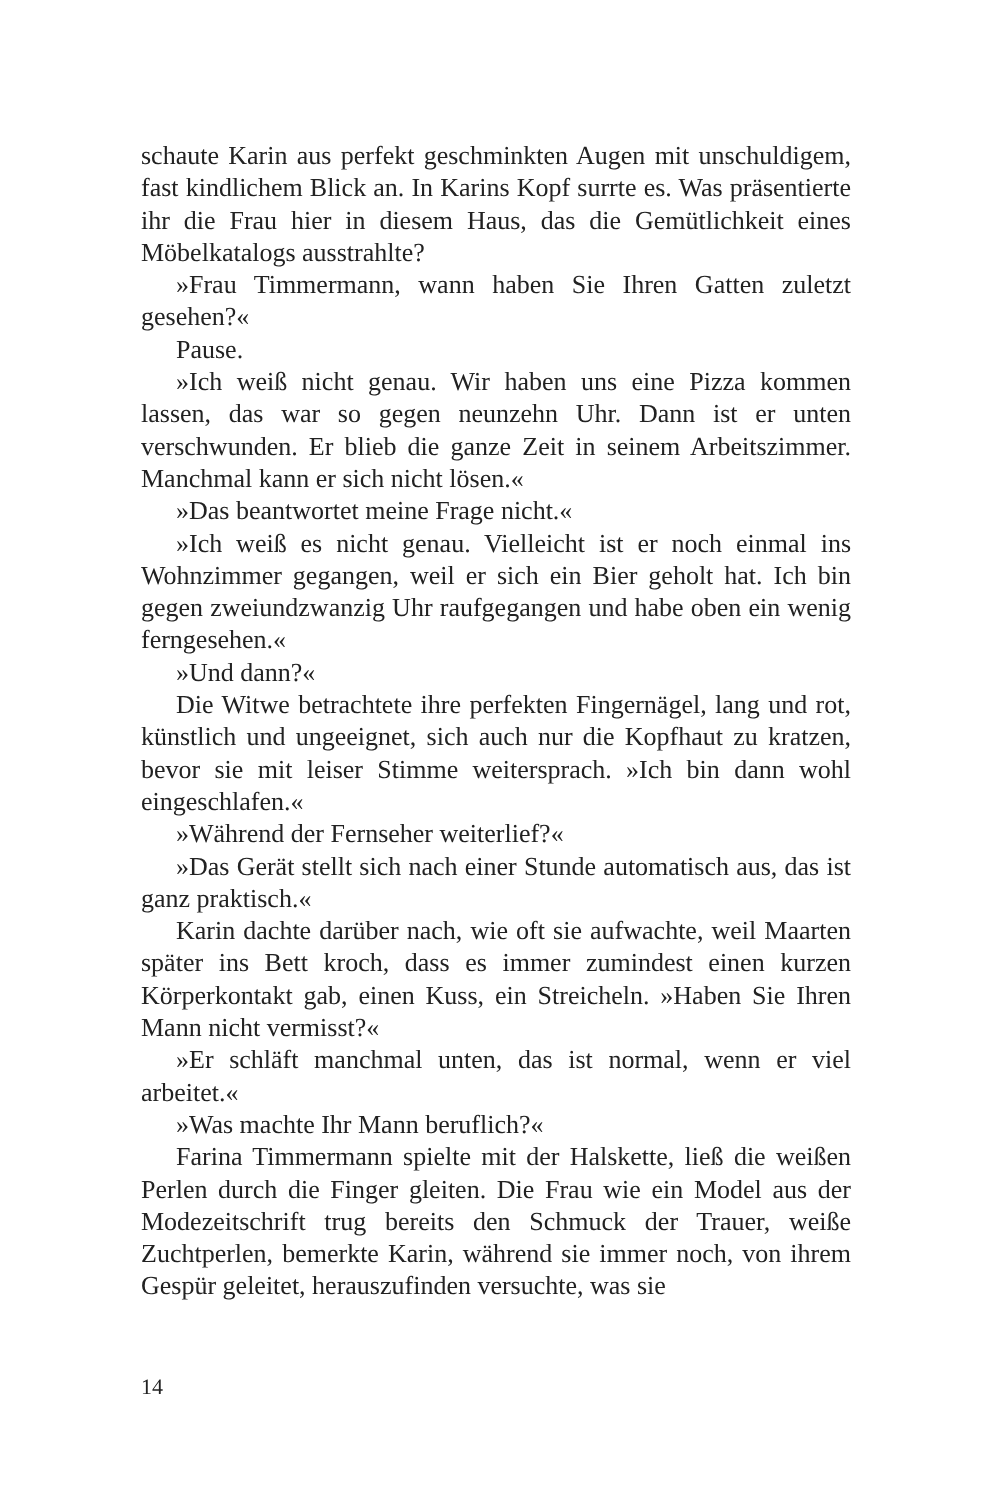schaute Karin aus perfekt geschminkten Augen mit unschuldigem, fast kindlichem Blick an. In Karins Kopf surrte es. Was präsentierte ihr die Frau hier in diesem Haus, das die Gemütlichkeit eines Möbelkatalogs ausstrahlte?
»Frau Timmermann, wann haben Sie Ihren Gatten zuletzt gesehen?«
Pause.
»Ich weiß nicht genau. Wir haben uns eine Pizza kommen lassen, das war so gegen neunzehn Uhr. Dann ist er unten verschwunden. Er blieb die ganze Zeit in seinem Arbeitszimmer. Manchmal kann er sich nicht lösen.«
»Das beantwortet meine Frage nicht.«
»Ich weiß es nicht genau. Vielleicht ist er noch einmal ins Wohnzimmer gegangen, weil er sich ein Bier geholt hat. Ich bin gegen zweiundzwanzig Uhr raufgegangen und habe oben ein wenig ferngesehen.«
»Und dann?«
Die Witwe betrachtete ihre perfekten Fingernägel, lang und rot, künstlich und ungeeignet, sich auch nur die Kopfhaut zu kratzen, bevor sie mit leiser Stimme weitersprach. »Ich bin dann wohl eingeschlafen.«
»Während der Fernseher weiterlief?«
»Das Gerät stellt sich nach einer Stunde automatisch aus, das ist ganz praktisch.«
Karin dachte darüber nach, wie oft sie aufwachte, weil Maarten später ins Bett kroch, dass es immer zumindest einen kurzen Körperkontakt gab, einen Kuss, ein Streicheln. »Haben Sie Ihren Mann nicht vermisst?«
»Er schläft manchmal unten, das ist normal, wenn er viel arbeitet.«
»Was machte Ihr Mann beruflich?«
Farina Timmermann spielte mit der Halskette, ließ die weißen Perlen durch die Finger gleiten. Die Frau wie ein Model aus der Modezeitschrift trug bereits den Schmuck der Trauer, weiße Zuchtperlen, bemerkte Karin, während sie immer noch, von ihrem Gespür geleitet, herauszufinden versuchte, was sie
14